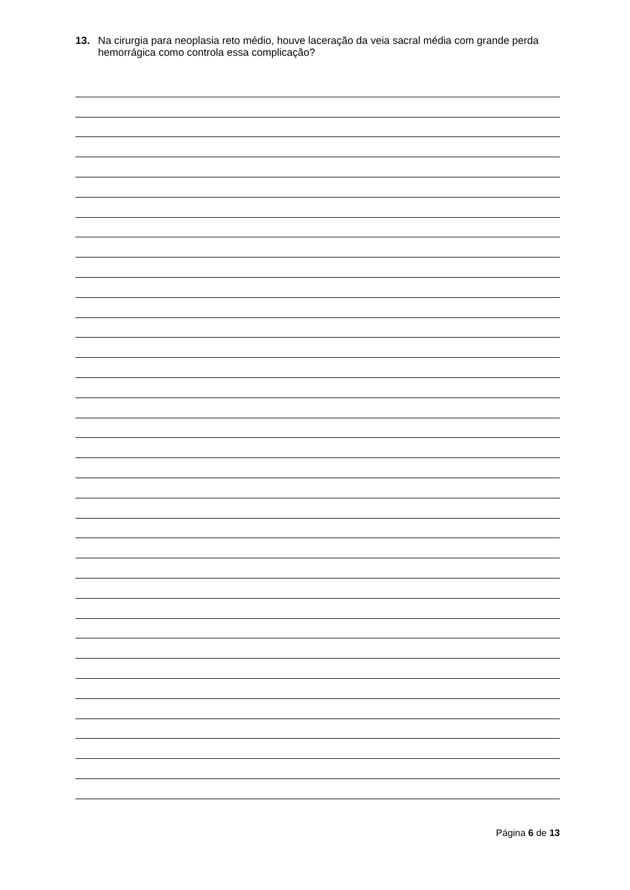13. Na cirurgia para neoplasia reto médio, houve laceração da veia sacral média com grande perda hemorrágica como controla essa complicação?
Página 6 de 13